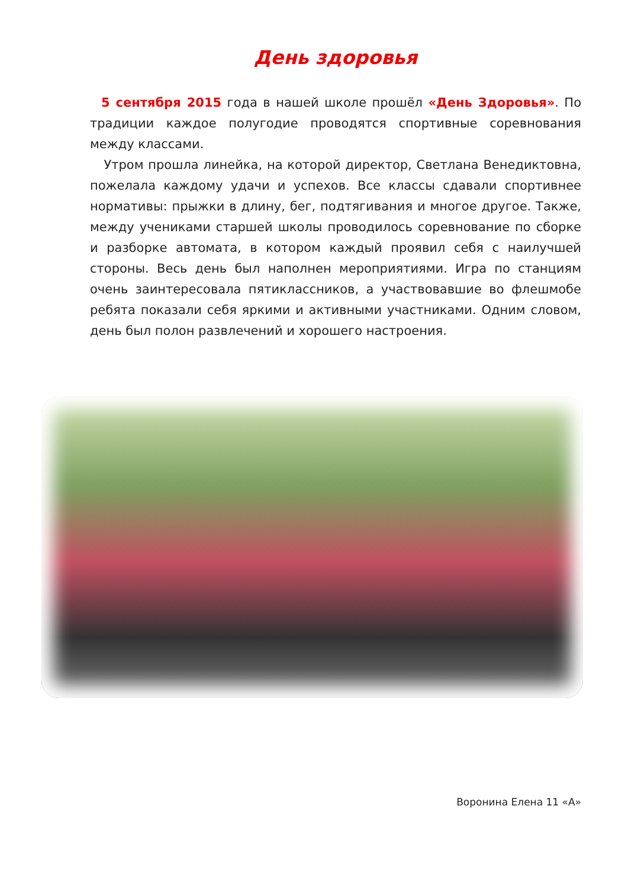День здоровья
5 сентября 2015 года в нашей школе прошёл «День Здоровья». По традиции каждое полугодие проводятся спортивные соревнования между классами.
Утром прошла линейка, на которой директор, Светлана Венедиктовна, пожелала каждому удачи и успехов. Все классы сдавали спортивнее нормативы: прыжки в длину, бег, подтягивания и многое другое. Также, между учениками старшей школы проводилось соревнование по сборке и разборке автомата, в котором каждый проявил себя с наилучшей стороны. Весь день был наполнен мероприятиями. Игра по станциям очень заинтересовала пятиклассников, а участвовавшие во флешмобе ребята показали себя яркими и активными участниками. Одним словом, день был полон развлечений и хорошего настроения.
Воронина Елена 11 «А»